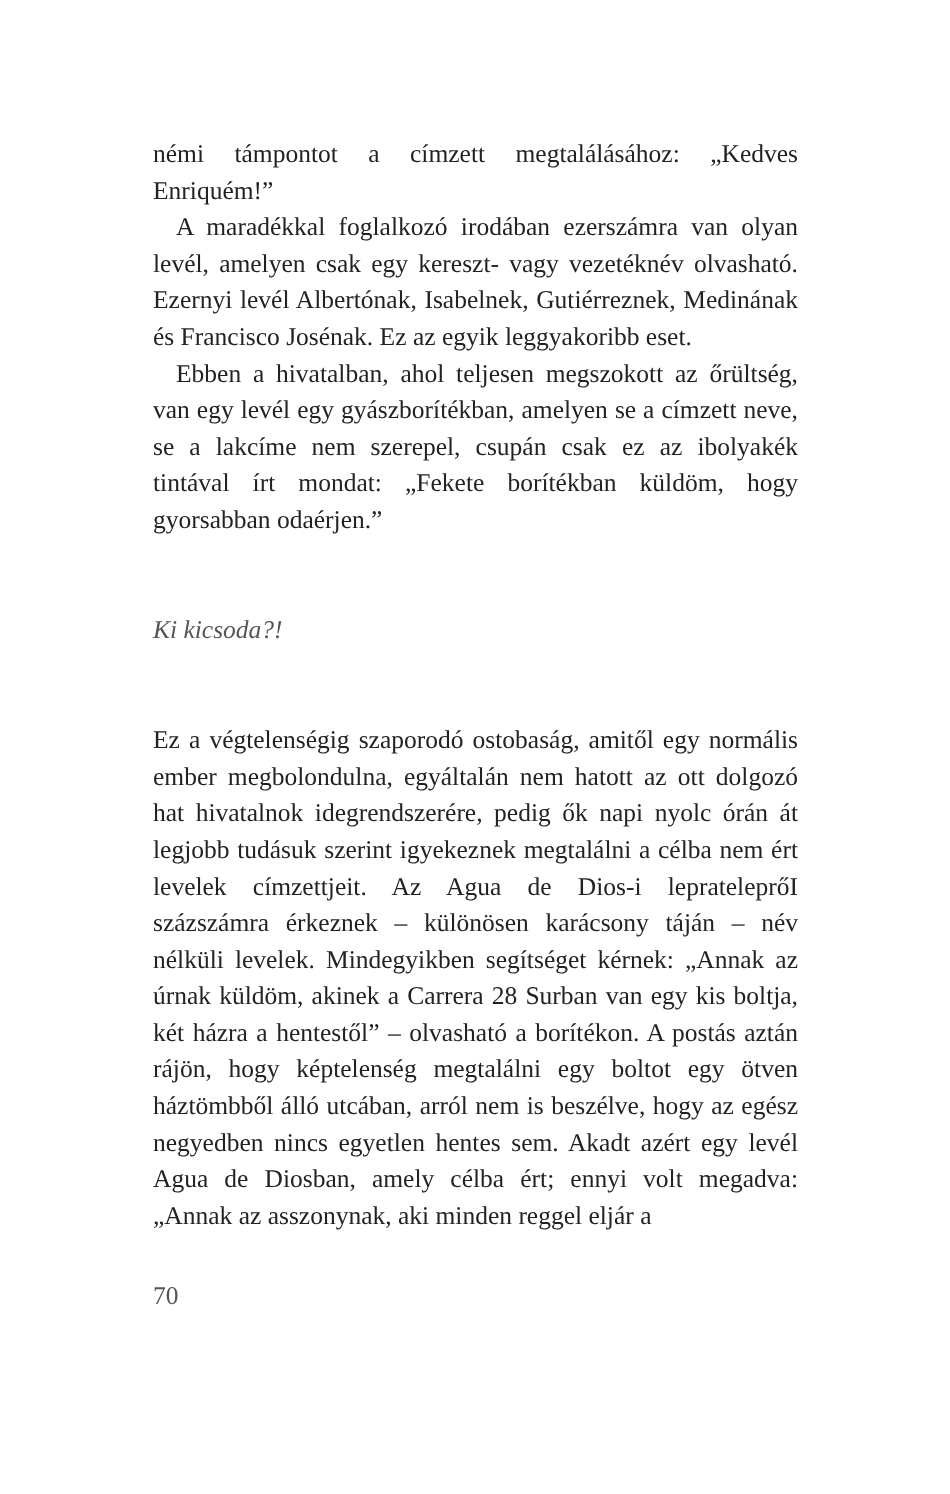némi támpontot a címzett megtalálásához: „Kedves Enriquém!”
A maradékkal foglalkozó irodában ezerszámra van olyan levél, amelyen csak egy kereszt- vagy vezetéknév olvasható. Ezernyi levél Albertónak, Isabelnek, Gutiérreznek, Medinának és Francisco Josénak. Ez az egyik leggyakoribb eset.
Ebben a hivatalban, ahol teljesen megszokott az őrültség, van egy levél egy gyászborítékban, amelyen se a címzett neve, se a lakcíme nem szerepel, csupán csak ez az ibolyakék tintával írt mondat: „Fekete borítékban küldöm, hogy gyorsabban odaérjen.”
Ki kicsoda?!
Ez a végtelenségig szaporodó ostobaság, amitől egy normális ember megbolondulna, egyáltalán nem hatott az ott dolgozó hat hivatalnok idegrendszerére, pedig ők napi nyolc órán át legjobb tudásuk szerint igyekeznek megtalálni a célba nem ért levelek címzettjeit. Az Agua de Dios-i leprateleprőI százszámra érkeznek – különösen karácsony táján – név nélküli levelek. Mindegyikben segítséget kérnek: „Annak az úrnak küldöm, akinek a Carrera 28 Surban van egy kis boltja, két házra a hentestől” – olvasható a borítékon. A postás aztán rájön, hogy képtelenség megtalálni egy boltot egy ötven háztömbből álló utcában, arról nem is beszélve, hogy az egész negyedben nincs egyetlen hentes sem. Akadt azért egy levél Agua de Diosban, amely célba ért; ennyi volt megadva: „Annak az asszonynak, aki minden reggel eljár a
70